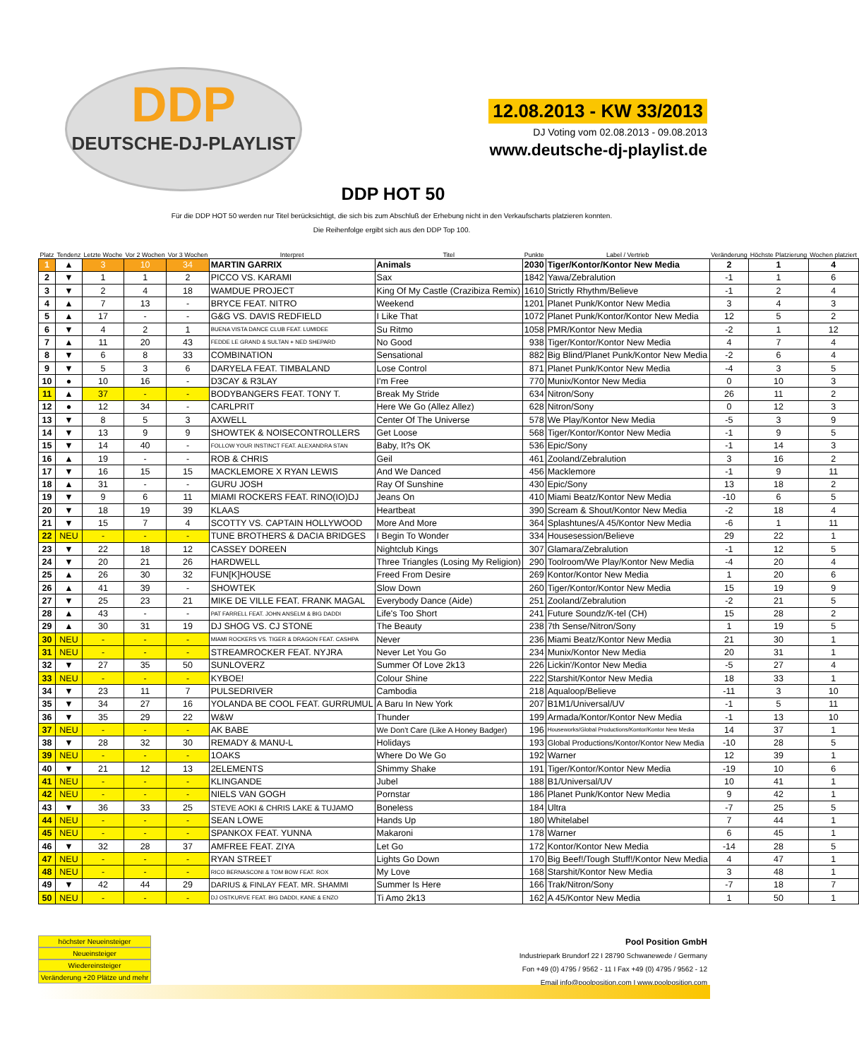DDP
DEUTSCHE-DJ-PLAYLIST
12.08.2013 - KW 33/2013
DJ Voting vom 02.08.2013 - 09.08.2013
www.deutsche-dj-playlist.de
DDP HOT 50
Für die DDP HOT 50 werden nur Titel berücksichtigt, die sich bis zum Abschluß der Erhebung nicht in den Verkaufscharts platzieren konnten.
Die Reihenfolge ergibt sich aus den DDP Top 100.
| Platz | Tendenz | Letzte Woche | Vor 2 Wochen | Vor 3 Wochen | Interpret | Titel | Punkte | Label / Vertrieb | Veränderung | Höchste Platzierung | Wochen platziert |
| --- | --- | --- | --- | --- | --- | --- | --- | --- | --- | --- | --- |
| 1 | ▲ | 3 | 10 | 34 | MARTIN GARRIX | Animals | 2030 | Tiger/Kontor/Kontor New Media | 2 | 1 | 4 |
| 2 | ▼ | 1 | 1 | 2 | PICCO VS. KARAMI | Sax | 1842 | Yawa/Zebralution | -1 | 1 | 6 |
| 3 | ▼ | 2 | 4 | 18 | WAMDUE PROJECT | King Of My Castle (Crazibiza Remix) | 1610 | Strictly Rhythm/Believe | -1 | 2 | 4 |
| 4 | ▲ | 7 | 13 | - | BRYCE FEAT. NITRO | Weekend | 1201 | Planet Punk/Kontor New Media | 3 | 4 | 3 |
| 5 | ▲ | 17 | - | - | G&G VS. DAVIS REDFIELD | I Like That | 1072 | Planet Punk/Kontor/Kontor New Media | 12 | 5 | 2 |
| 6 | ▼ | 4 | 2 | 1 | BUENA VISTA DANCE CLUB FEAT. LUMIDEE | Su Ritmo | 1058 | PMR/Kontor New Media | -2 | 1 | 12 |
| 7 | ▲ | 11 | 20 | 43 | FEDDE LE GRAND & SULTAN + NED SHEPARD | No Good | 938 | Tiger/Kontor/Kontor New Media | 4 | 7 | 4 |
| 8 | ▼ | 6 | 8 | 33 | COMBINATION | Sensational | 882 | Big Blind/Planet Punk/Kontor New Media | -2 | 6 | 4 |
| 9 | ▼ | 5 | 3 | 6 | DARYELA FEAT. TIMBALAND | Lose Control | 871 | Planet Punk/Kontor New Media | -4 | 3 | 5 |
| 10 | ● | 10 | 16 | - | D3CAY & R3LAY | I'm Free | 770 | Munix/Kontor New Media | 0 | 10 | 3 |
| 11 | ▲ | 37 | - | - | BODYBANGERS FEAT. TONY T. | Break My Stride | 634 | Nitron/Sony | 26 | 11 | 2 |
| 12 | ● | 12 | 34 | - | CARLPRIT | Here We Go (Allez Allez) | 628 | Nitron/Sony | 0 | 12 | 3 |
| 13 | ▼ | 8 | 5 | 3 | AXWELL | Center Of The Universe | 578 | We Play/Kontor New Media | -5 | 3 | 9 |
| 14 | ▼ | 13 | 9 | 9 | SHOWTEK & NOISECONTROLLERS | Get Loose | 568 | Tiger/Kontor/Kontor New Media | -1 | 9 | 5 |
| 15 | ▼ | 14 | 40 | - | FOLLOW YOUR INSTINCT FEAT. ALEXANDRA STAN | Baby, It?s OK | 536 | Epic/Sony | -1 | 14 | 3 |
| 16 | ▲ | 19 | - | - | ROB & CHRIS | Geil | 461 | Zooland/Zebralution | 3 | 16 | 2 |
| 17 | ▼ | 16 | 15 | 15 | MACKLEMORE X RYAN LEWIS | And We Danced | 456 | Macklemore | -1 | 9 | 11 |
| 18 | ▲ | 31 | - | - | GURU JOSH | Ray Of Sunshine | 430 | Epic/Sony | 13 | 18 | 2 |
| 19 | ▼ | 9 | 6 | 11 | MIAMI ROCKERS FEAT. RINO(IO)DJ | Jeans On | 410 | Miami Beatz/Kontor New Media | -10 | 6 | 5 |
| 20 | ▼ | 18 | 19 | 39 | KLAAS | Heartbeat | 390 | Scream & Shout/Kontor New Media | -2 | 18 | 4 |
| 21 | ▼ | 15 | 7 | 4 | SCOTTY VS. CAPTAIN HOLLYWOOD | More And More | 364 | Splashtunes/A 45/Kontor New Media | -6 | 1 | 11 |
| 22 | NEU | - | - | - | TUNE BROTHERS & DACIA BRIDGES | I Begin To Wonder | 334 | Housesession/Believe | 29 | 22 | 1 |
| 23 | ▼ | 22 | 18 | 12 | CASSEY DOREEN | Nightclub Kings | 307 | Glamara/Zebralution | -1 | 12 | 5 |
| 24 | ▼ | 20 | 21 | 26 | HARDWELL | Three Triangles (Losing My Religion) | 290 | Toolroom/We Play/Kontor New Media | -4 | 20 | 4 |
| 25 | ▲ | 26 | 30 | 32 | FUN[K]HOUSE | Freed From Desire | 269 | Kontor/Kontor New Media | 1 | 20 | 6 |
| 26 | ▲ | 41 | 39 | - | SHOWTEK | Slow Down | 260 | Tiger/Kontor/Kontor New Media | 15 | 19 | 9 |
| 27 | ▼ | 25 | 23 | 21 | MIKE DE VILLE FEAT. FRANK MAGAL | Everybody Dance (Aide) | 251 | Zooland/Zebralution | -2 | 21 | 5 |
| 28 | ▲ | 43 | - | - | PAT FARRELL FEAT. JOHN ANSELM & BIG DADDI | Life's Too Short | 241 | Future Soundz/K-tel (CH) | 15 | 28 | 2 |
| 29 | ▲ | 30 | 31 | 19 | DJ SHOG VS. CJ STONE | The Beauty | 238 | 7th Sense/Nitron/Sony | 1 | 19 | 5 |
| 30 | NEU | - | - | - | MIAMI ROCKERS VS. TIGER & DRAGON FEAT. CASHPA | Never | 236 | Miami Beatz/Kontor New Media | 21 | 30 | 1 |
| 31 | NEU | - | - | - | STREAMROCKER FEAT. NYJRA | Never Let You Go | 234 | Munix/Kontor New Media | 20 | 31 | 1 |
| 32 | ▼ | 27 | 35 | 50 | SUNLOVERZ | Summer Of Love 2k13 | 226 | Lickin'/Kontor New Media | -5 | 27 | 4 |
| 33 | NEU | - | - | - | KYBOE! | Colour Shine | 222 | Starshit/Kontor New Media | 18 | 33 | 1 |
| 34 | ▼ | 23 | 11 | 7 | PULSEDRIVER | Cambodia | 218 | Aqualoop/Believe | -11 | 3 | 10 |
| 35 | ▼ | 34 | 27 | 16 | YOLANDA BE COOL FEAT. GURRUMUL | A Baru In New York | 207 | B1M1/Universal/UV | -1 | 5 | 11 |
| 36 | ▼ | 35 | 29 | 22 | W&W | Thunder | 199 | Armada/Kontor/Kontor New Media | -1 | 13 | 10 |
| 37 | NEU | - | - | - | AK BABE | We Don't Care (Like A Honey Badger) | 196 | Houseworks/Global Productions/Kontor/Kontor New Media | 14 | 37 | 1 |
| 38 | ▼ | 28 | 32 | 30 | REMADY & MANU-L | Holidays | 193 | Global Productions/Kontor/Kontor New Media | -10 | 28 | 5 |
| 39 | NEU | - | - | - | 1OAKS | Where Do We Go | 192 | Warner | 12 | 39 | 1 |
| 40 | ▼ | 21 | 12 | 13 | 2ELEMENTS | Shimmy Shake | 191 | Tiger/Kontor/Kontor New Media | -19 | 10 | 6 |
| 41 | NEU | - | - | - | KLINGANDE | Jubel | 188 | B1/Universal/UV | 10 | 41 | 1 |
| 42 | NEU | - | - | - | NIELS VAN GOGH | Pornstar | 186 | Planet Punk/Kontor New Media | 9 | 42 | 1 |
| 43 | ▼ | 36 | 33 | 25 | STEVE AOKI & CHRIS LAKE & TUJAMO | Boneless | 184 | Ultra | -7 | 25 | 5 |
| 44 | NEU | - | - | - | SEAN LOWE | Hands Up | 180 | Whitelabel | 7 | 44 | 1 |
| 45 | NEU | - | - | - | SPANKOX FEAT. YUNNA | Makaroni | 178 | Warner | 6 | 45 | 1 |
| 46 | ▼ | 32 | 28 | 37 | AMFREE FEAT. ZIYA | Let Go | 172 | Kontor/Kontor New Media | -14 | 28 | 5 |
| 47 | NEU | - | - | - | RYAN STREET | Lights Go Down | 170 | Big Beef!/Tough Stuff!/Kontor New Media | 4 | 47 | 1 |
| 48 | NEU | - | - | - | RICO BERNASCONI & TOM BOW FEAT. ROX | My Love | 168 | Starshit/Kontor New Media | 3 | 48 | 1 |
| 49 | ▼ | 42 | 44 | 29 | DARIUS & FINLAY FEAT. MR. SHAMMI | Summer Is Here | 166 | Trak/Nitron/Sony | -7 | 18 | 7 |
| 50 | NEU | - | - | - | DJ OSTKURVE FEAT. BIG DADDI, KANE & ENZO | Ti Amo 2k13 | 162 | A 45/Kontor New Media | 1 | 50 | 1 |
höchster Neueinsteiger
Neueinsteiger
Wiedereinsteiger
Veränderung +20 Plätze und mehr
Pool Position GmbH
Industriepark Brundorf 22 I 28790 Schwanewede / Germany
Fon +49 (0) 4795 / 9562 - 11 I Fax +49 (0) 4795 / 9562 - 12
Email info@poolposition.com I www.poolposition.com